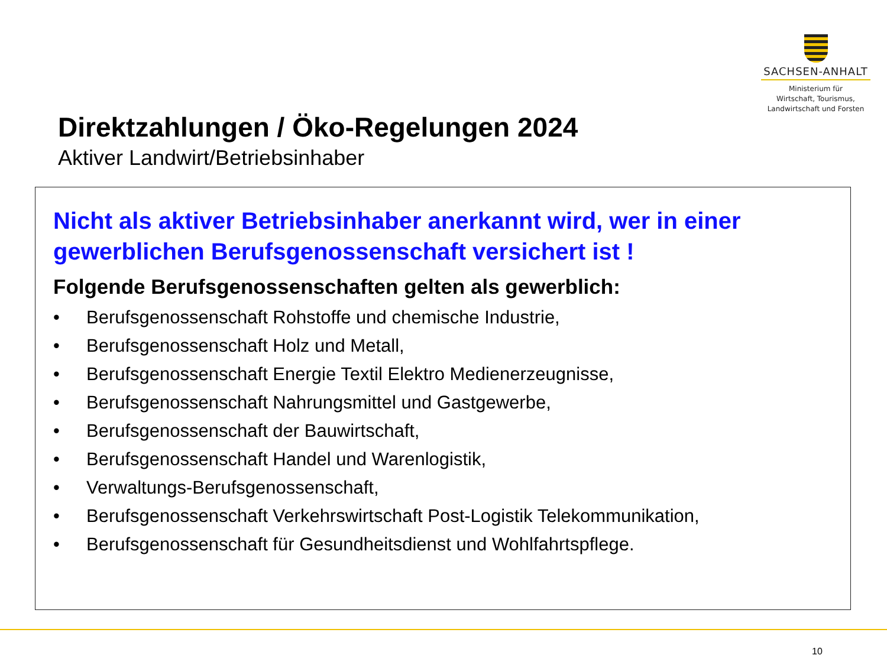SACHSEN-ANHALT
Ministerium für
Wirtschaft, Tourismus,
Landwirtschaft und Forsten
Direktzahlungen / Öko-Regelungen 2024
Aktiver Landwirt/Betriebsinhaber
Nicht als aktiver Betriebsinhaber anerkannt wird, wer in einer gewerblichen Berufsgenossenschaft versichert ist !
Folgende Berufsgenossenschaften gelten als gewerblich:
• Berufsgenossenschaft Rohstoffe und chemische Industrie,
• Berufsgenossenschaft Holz und Metall,
• Berufsgenossenschaft Energie Textil Elektro Medienerzeugnisse,
• Berufsgenossenschaft Nahrungsmittel und Gastgewerbe,
• Berufsgenossenschaft der Bauwirtschaft,
• Berufsgenossenschaft Handel und Warenlogistik,
• Verwaltungs-Berufsgenossenschaft,
• Berufsgenossenschaft Verkehrswirtschaft Post-Logistik Telekommunikation,
• Berufsgenossenschaft für Gesundheitsdienst und Wohlfahrtspflege.
10